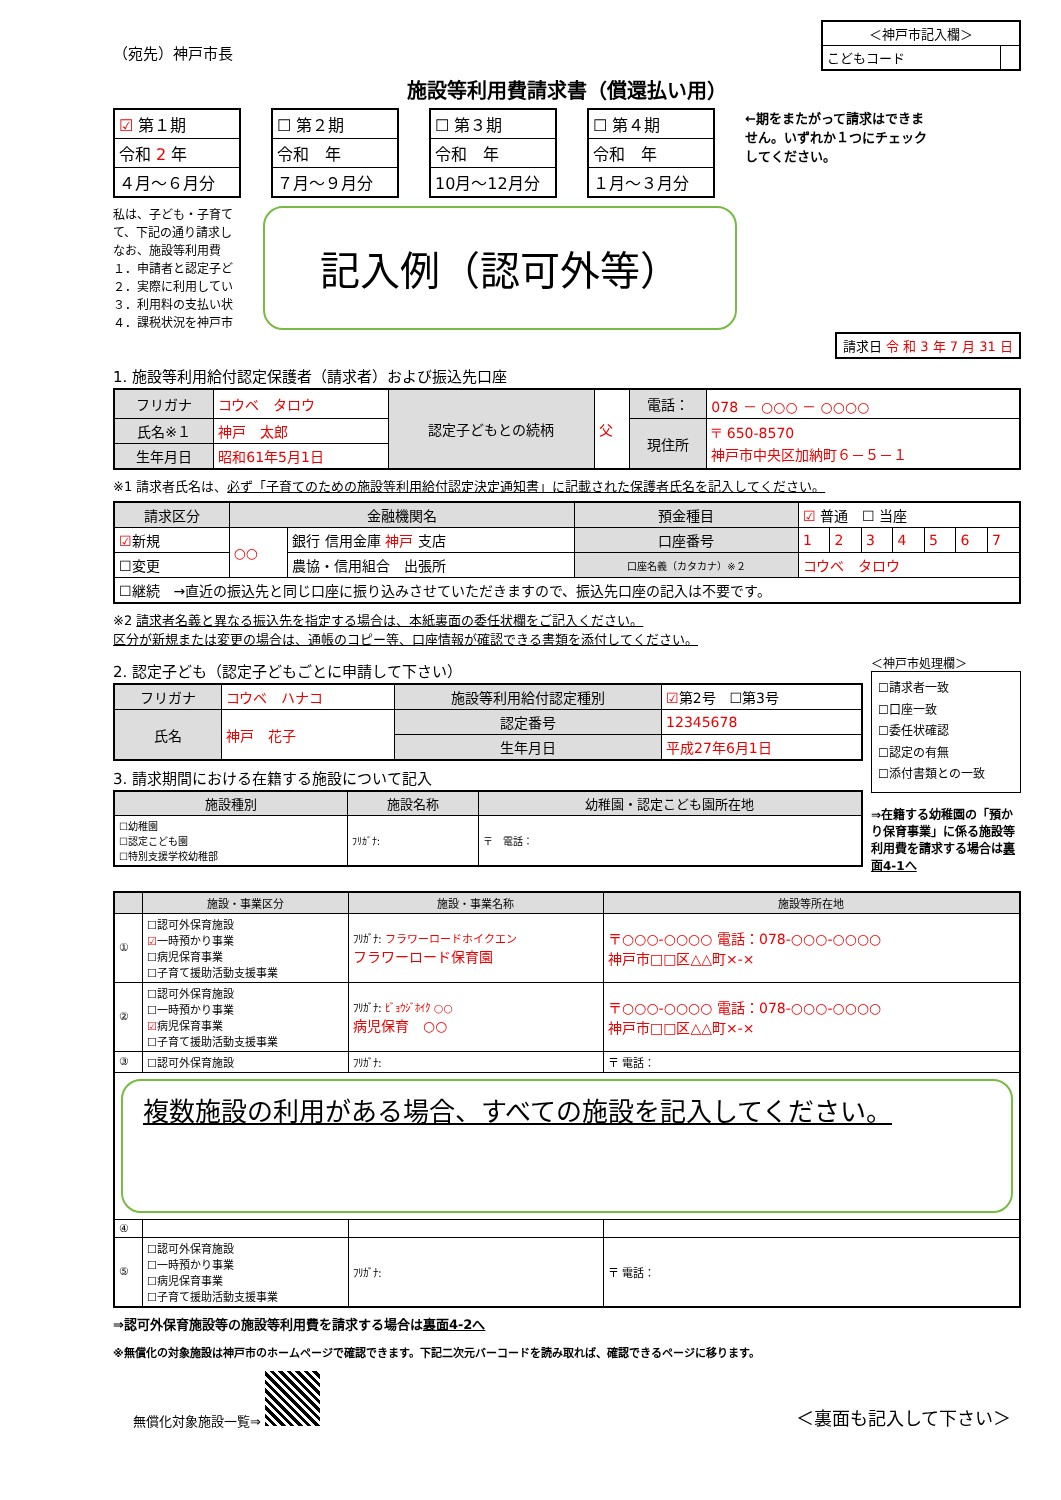（宛先）神戸市長
| ＜神戸市記入欄＞ | |
| こどもコード | |
施設等利用費請求書（償還払い用）
| ☑ 第１期 |
| 令和 2 年 |
| ４月～６月分 |
| ☐ 第２期 |
| 令和 年 |
| ７月～９月分 |
| ☐ 第３期 |
| 令和 年 |
| 10月～12月分 |
| ☐ 第４期 |
| 令和 年 |
| １月～３月分 |
←期をまたがって請求はできません。いずれか１つにチェックしてください。
私は、子ども・子育て
て、下記の通り請求し
なお、施設等利用費
１．申請者と認定子ど
２．実際に利用してい
３．利用料の支払い状
４．課税状況を神戸市
記入例（認可外等）
請求日 令 和 3 年 7 月 31 日
1. 施設等利用給付認定保護者（請求者）および振込先口座
| フリガナ | コウベ タロウ | 認定子どもとの続柄 | 父 | 電話： | 078 － ○○○ － ○○○○ |
| 氏名※１ | 神戸 太郎 | | | 現住所 | 〒 650-8570 神戸市中央区加納町６－５－１ |
| 生年月日 | 昭和61年5月1日 | | | | |
※1 請求者氏名は、必ず「子育てのための施設等利用給付認定決定通知書」に記載された保護者氏名を記入してください。
| 請求区分 | 金融機関名 | | 預金種目 | ☑ 普通 ☐ 当座 | | | | | | |
| ☑ 新規 | ○○ | 銀行 信用金庫 神戸 支店 | 口座番号 | 1 | 2 | 3 | 4 | 5 | 6 | 7 |
| ☐変更 | | 農協・信用組合 出張所 | 口座名義（カタカナ）※２ | コウベ タロウ | | | | | | |
| ☐継続 →直近の振込先と同じ口座に振り込みさせていただきますので、振込先口座の記入は不要です。 | | | | | | | | | | |
※2 請求者名義と異なる振込先を指定する場合は、本紙裏面の委任状欄をご記入ください。
区分が新規または変更の場合は、通帳のコピー等、口座情報が確認できる書類を添付してください。
2. 認定子ども（認定子どもごとに申請して下さい）
| フリガナ | コウベ ハナコ | 施設等利用給付認定種別 | ☑ 第2号 ☐第3号 |
| 氏名 | 神戸 花子 | 認定番号 | 12345678 |
| | | 生年月日 | 平成27年6月1日 |
3. 請求期間における在籍する施設について記入
| 施設種別 | 施設名称 | 幼稚園・認定こども園所在地 |
| --- | --- | --- |
| ☐幼稚園 ☐認定こども園 ☐特別支援学校幼稚部 | ﾌﾘｶﾞﾅ: | 〒 電話： |
＜神戸市処理欄＞
☐請求者一致
☐口座一致
☐委任状確認
☐認定の有無
☐添付書類との一致
⇒在籍する幼稚園の「預かり保育事業」に係る施設等利用費を請求する場合は裏面4-1へ
| | 施設・事業区分 | 施設・事業名称 | 施設等所在地 |
| --- | --- | --- | --- |
| ① | ☐認可外保育施設 ☑ 一時預かり事業 ☐病児保育事業 ☐子育て援助活動支援事業 | ﾌﾘｶﾞﾅ: フラワーロードホイクエン フラワーロード保育園 | 〒○○○-○○○○ 電話：078-○○○-○○○○ 神戸市□□区△△町×-× |
| ② | ☐認可外保育施設 ☐一時預かり事業 ☑ 病児保育事業 ☐子育て援助活動支援事業 | ﾌﾘｶﾞﾅ: ﾋﾞｮｳｼﾞﾎｲｸ ○○ 病児保育 ○○ | 〒○○○-○○○○ 電話：078-○○○-○○○○ 神戸市□□区△△町×-× |
| ③ | ☐認可外保育施設 | ﾌﾘｶﾞﾅ: | 〒 電話： |
| 複数施設の利用がある場合、すべての施設を記入してください。 | | | |
| ④ | | | |
| ⑤ | ☐認可外保育施設 ☐一時預かり事業 ☐病児保育事業 ☐子育て援助活動支援事業 | ﾌﾘｶﾞﾅ: | 〒 電話： |
⇒認可外保育施設等の施設等利用費を請求する場合は裏面4-2へ
※無償化の対象施設は神戸市のホームページで確認できます。下記二次元バーコードを読み取れば、確認できるページに移ります。
無償化対象施設一覧⇒
＜裏面も記入して下さい＞